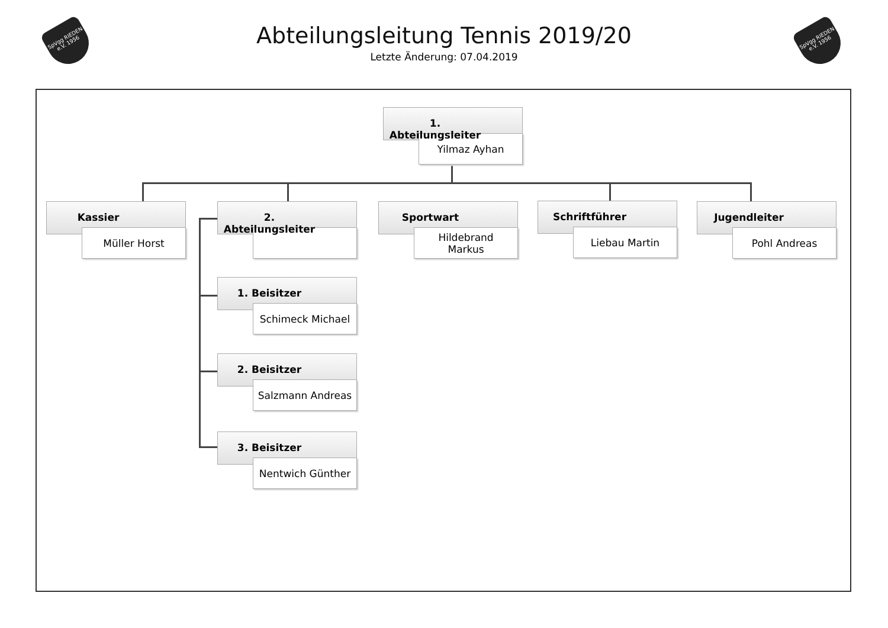SpVgg RIEDEN e.V. 1956
SpVgg RIEDEN e.V. 1956
Abteilungsleitung Tennis 2019/20
Letzte Änderung: 07.04.2019
1. Abteilungsleiter
Yilmaz Ayhan
Kassier
Müller Horst
2. Abteilungsleiter
Sportwart
Hildebrand
Markus
Schriftführer
Liebau Martin
Jugendleiter
Pohl Andreas
1. Beisitzer
Schimeck Michael
2. Beisitzer
Salzmann Andreas
3. Beisitzer
Nentwich Günther